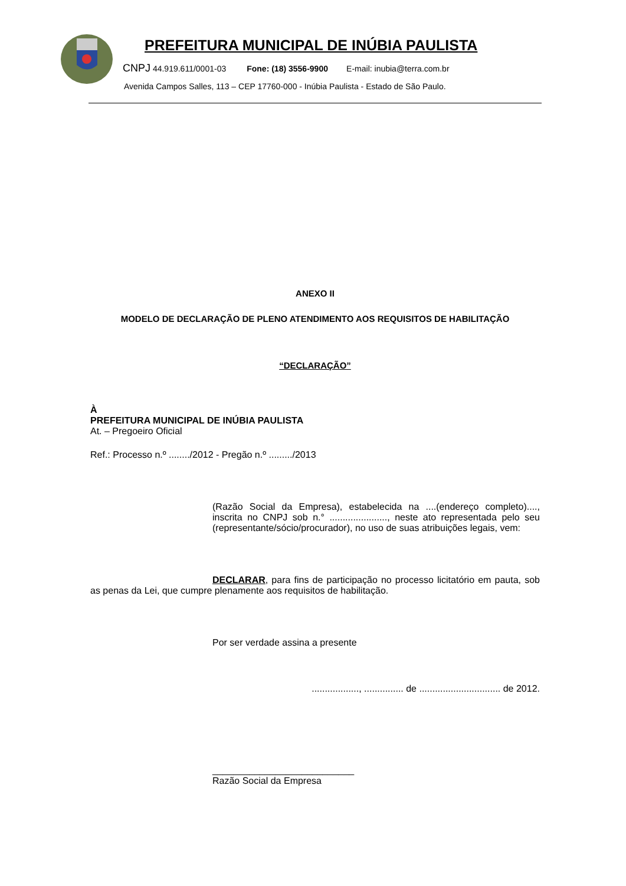PREFEITURA MUNICIPAL DE INÚBIA PAULISTA
CNPJ 44.919.611/0001-03 Fone: (18) 3556-9900 E-mail: inubia@terra.com.br
Avenida Campos Salles, 113 – CEP 17760-000 - Inúbia Paulista - Estado de São Paulo.
ANEXO II
MODELO DE DECLARAÇÃO DE PLENO ATENDIMENTO AOS REQUISITOS DE HABILITAÇÃO
“DECLARAÇÃO”
À
PREFEITURA MUNICIPAL DE INÚBIA PAULISTA
At. – Pregoeiro Oficial
Ref.: Processo n.º ......../2012 - Pregão n.º ........./2013
(Razão Social da Empresa), estabelecida na ....(endereço completo)...., inscrita no CNPJ sob n.° ......................, neste ato representada pelo seu (representante/sócio/procurador), no uso de suas atribuições legais, vem:
DECLARAR, para fins de participação no processo licitatório em pauta, sob as penas da Lei, que cumpre plenamente aos requisitos de habilitação.
Por ser verdade assina a presente
.................., ............... de ............................... de 2012.
___________________________
Razão Social da Empresa